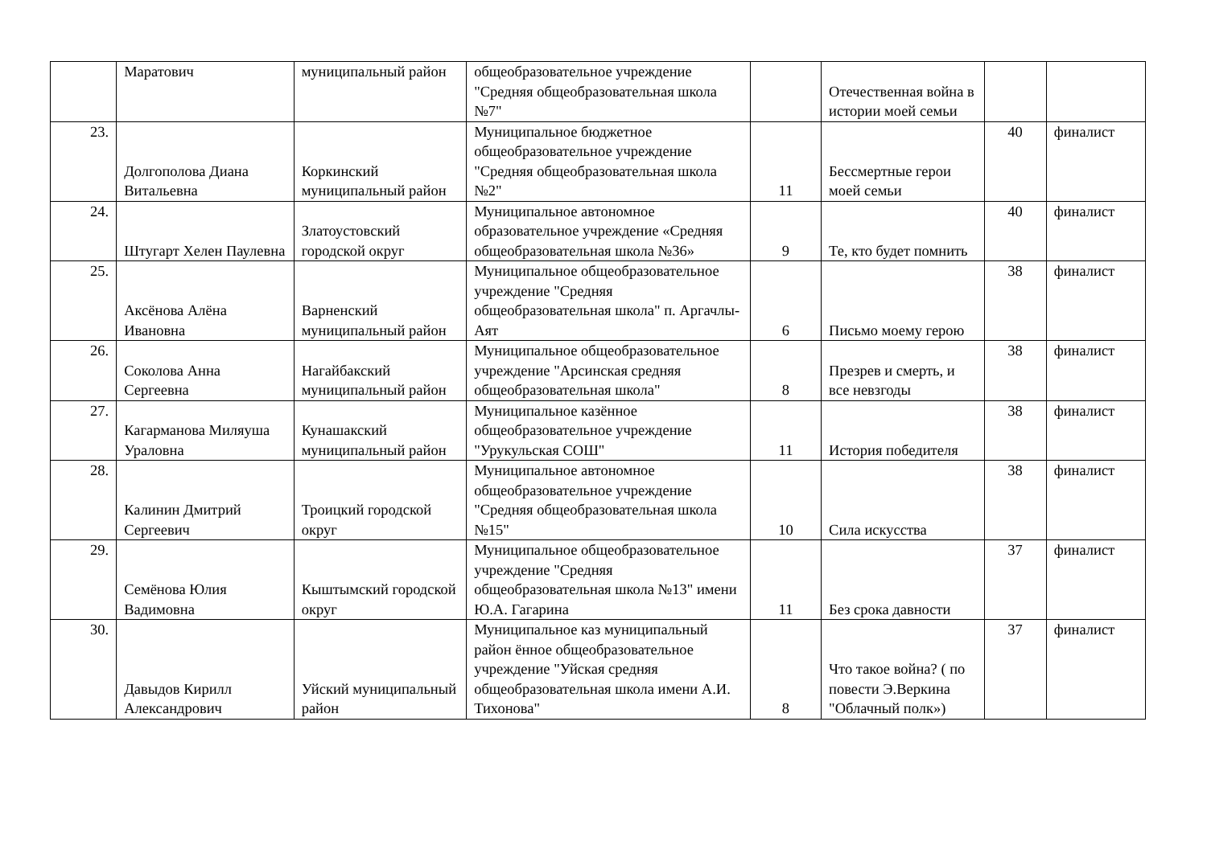| | Маратович | муниципальный район | общеобразовательное учреждение "Средняя общеобразовательная школа №7" | | Отечественная война в истории моей семьи | | |
| 23. | Долгополова Диана Витальевна | Коркинский муниципальный район | Муниципальное бюджетное общеобразовательное учреждение "Средняя общеобразовательная школа №2" | 11 | Бессмертные герои моей семьи | 40 | финалист |
| 24. | Штугарт Хелен Паулевна | Златоустовский городской округ | Муниципальное автономное образовательное учреждение «Средняя общеобразовательная школа №36» | 9 | Те, кто будет помнить | 40 | финалист |
| 25. | Аксёнова Алёна Ивановна | Варненский муниципальный район | Муниципальное общеобразовательное учреждение "Средняя общеобразовательная школа" п. Аргачлы-Аят | 6 | Письмо моему герою | 38 | финалист |
| 26. | Соколова Анна Сергеевна | Нагайбакский муниципальный район | Муниципальное общеобразовательное учреждение "Арсинская средняя общеобразовательная школа" | 8 | Презрев и смерть, и все невзгоды | 38 | финалист |
| 27. | Кагарманова Миляуша Ураловна | Кунашакский муниципальный район | Муниципальное казённое общеобразовательное учреждение "Урукульская СОШ" | 11 | История победителя | 38 | финалист |
| 28. | Калинин Дмитрий Сергеевич | Троицкий городской округ | Муниципальное автономное общеобразовательное учреждение "Средняя общеобразовательная школа №15" | 10 | Сила искусства | 38 | финалист |
| 29. | Семёнова Юлия Вадимовна | Кыштымский городской округ | Муниципальное общеобразовательное учреждение "Средняя общеобразовательная школа №13" имени Ю.А. Гагарина | 11 | Без срока давности | 37 | финалист |
| 30. | Давыдов Кирилл Александрович | Уйский муниципальный район | Муниципальное каз муниципальный район ённое общеобразовательное учреждение "Уйская средняя общеобразовательная школа имени А.И. Тихонова" | 8 | Что такое война? ( по повести Э.Веркина "Облачный полк») | 37 | финалист |